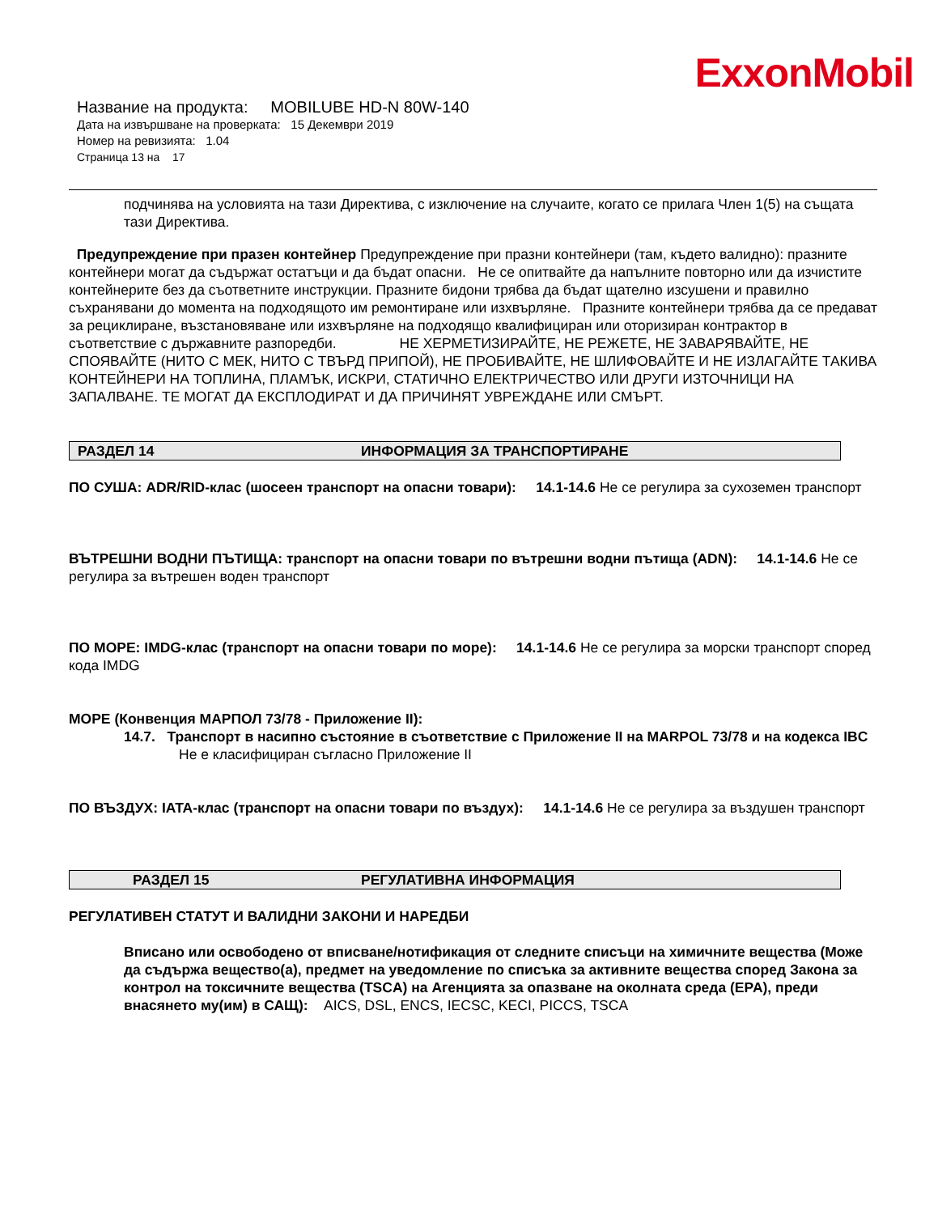ExxonMobil
Название на продукта: MOBILUBE HD-N 80W-140
Дата на извършване на проверката: 15 Декември 2019
Номер на ревизията: 1.04
Страница 13 на 17
подчинява на условията на тази Директива, с изключение на случаите, когато се прилага Член 1(5) на същата тази Директива.
Предупреждение при празен контейнер Предупреждение при празни контейнери (там, където валидно): празните контейнери могат да съдържат остатъци и да бъдат опасни. Не се опитвайте да напълните повторно или да изчистите контейнерите без да съответните инструкции. Празните бидони трябва да бъдат щателно изсушени и правилно съхранявани до момента на подходящото им ремонтиране или изхвърляне. Празните контейнери трябва да се предават за рециклиране, възстановяване или изхвърляне на подходящо квалифициран или оторизиран контрактор в съответствие с държавните разпоредби. НЕ ХЕРМЕТИЗИРАЙТЕ, НЕ РЕЖЕТЕ, НЕ ЗАВАРЯВАЙТЕ, НЕ СПОЯВАЙТЕ (НИТО С МЕК, НИТО С ТВЪРД ПРИПОЙ), НЕ ПРОБИВАЙТЕ, НЕ ШЛИФОВАЙТЕ И НЕ ИЗЛАГАЙТЕ ТАКИВА КОНТЕЙНЕРИ НА ТОПЛИНА, ПЛАМЪК, ИСКРИ, СТАТИЧНО ЕЛЕКТРИЧЕСТВО ИЛИ ДРУГИ ИЗТОЧНИЦИ НА ЗАПАЛВАНЕ. ТЕ МОГАТ ДА ЕКСПЛОДИРАТ И ДА ПРИЧИНЯТ УВРЕЖДАНЕ ИЛИ СМЪРТ.
РАЗДЕЛ 14 ИНФОРМАЦИЯ ЗА ТРАНСПОРТИРАНЕ
ПО СУША: ADR/RID-клас (шосеен транспорт на опасни товари): 14.1-14.6 Не се регулира за сухоземен транспорт
ВЪТРЕШНИ ВОДНИ ПЪТИЩА: транспорт на опасни товари по вътрешни водни пътища (ADN): 14.1-14.6 Не се регулира за вътрешен воден транспорт
ПО МОРЕ: IMDG-клас (транспорт на опасни товари по море): 14.1-14.6 Не се регулира за морски транспорт според кода IMDG
МОРЕ (Конвенция МАРПОЛ 73/78 - Приложение II):
14.7. Транспорт в насипно състояние в съответствие с Приложение II на MARPOL 73/78 и на кодекса IBC
Не е класифициран съгласно Приложение II
ПО ВЪЗДУХ: IATA-клас (транспорт на опасни товари по въздух): 14.1-14.6 Не се регулира за въздушен транспорт
РАЗДЕЛ 15 РЕГУЛАТИВНА ИНФОРМАЦИЯ
РЕГУЛАТИВЕН СТАТУТ И ВАЛИДНИ ЗАКОНИ И НАРЕДБИ
Вписано или освободено от вписване/нотификация от следните списъци на химичните вещества (Може да съдържа вещество(а), предмет на уведомление по списъка за активните вещества според Закона за контрол на токсичните вещества (TSCA) на Агенцията за опазване на околната среда (EPA), преди внасянето му(им) в САЩ): AICS, DSL, ENCS, IECSC, KECI, PICCS, TSCA